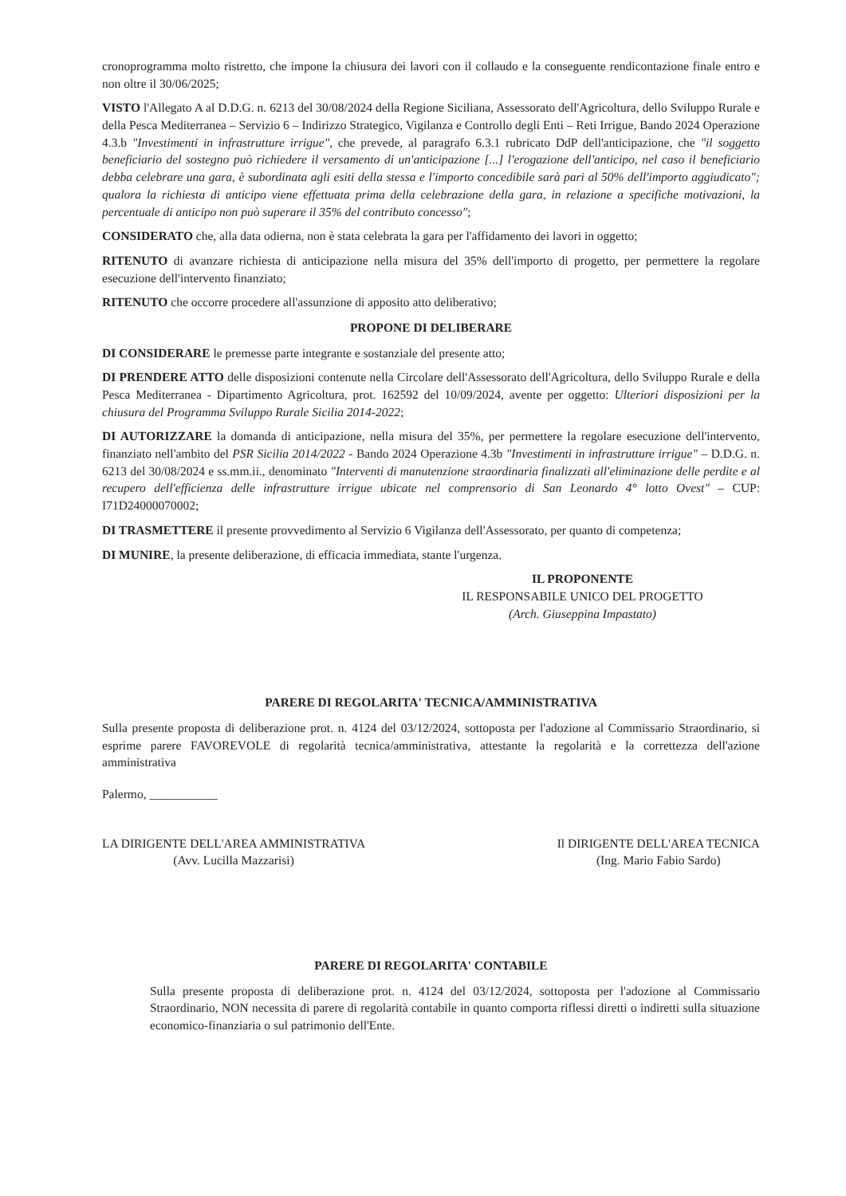cronoprogramma molto ristretto, che impone la chiusura dei lavori con il collaudo e la conseguente rendicontazione finale entro e non oltre il 30/06/2025;
VISTO l'Allegato A al D.D.G. n. 6213 del 30/08/2024 della Regione Siciliana, Assessorato dell'Agricoltura, dello Sviluppo Rurale e della Pesca Mediterranea – Servizio 6 – Indirizzo Strategico, Vigilanza e Controllo degli Enti – Reti Irrigue, Bando 2024 Operazione 4.3.b "Investimenti in infrastrutture irrigue", che prevede, al paragrafo 6.3.1 rubricato DdP dell'anticipazione, che "il soggetto beneficiario del sostegno può richiedere il versamento di un'anticipazione [...] l'erogazione dell'anticipo, nel caso il beneficiario debba celebrare una gara, è subordinata agli esiti della stessa e l'importo concedibile sarà pari al 50% dell'importo aggiudicato"; qualora la richiesta di anticipo viene effettuata prima della celebrazione della gara, in relazione a specifiche motivazioni, la percentuale di anticipo non può superare il 35% del contributo concesso";
CONSIDERATO che, alla data odierna, non è stata celebrata la gara per l'affidamento dei lavori in oggetto;
RITENUTO di avanzare richiesta di anticipazione nella misura del 35% dell'importo di progetto, per permettere la regolare esecuzione dell'intervento finanziato;
RITENUTO che occorre procedere all'assunzione di apposito atto deliberativo;
PROPONE DI DELIBERARE
DI CONSIDERARE le premesse parte integrante e sostanziale del presente atto;
DI PRENDERE ATTO delle disposizioni contenute nella Circolare dell'Assessorato dell'Agricoltura, dello Sviluppo Rurale e della Pesca Mediterranea - Dipartimento Agricoltura, prot. 162592 del 10/09/2024, avente per oggetto: Ulteriori disposizioni per la chiusura del Programma Sviluppo Rurale Sicilia 2014-2022;
DI AUTORIZZARE la domanda di anticipazione, nella misura del 35%, per permettere la regolare esecuzione dell'intervento, finanziato nell'ambito del PSR Sicilia 2014/2022 - Bando 2024 Operazione 4.3b "Investimenti in infrastrutture irrigue" – D.D.G. n. 6213 del 30/08/2024 e ss.mm.ii., denominato "Interventi di manutenzione straordinaria finalizzati all'eliminazione delle perdite e al recupero dell'efficienza delle infrastrutture irrigue ubicate nel comprensorio di San Leonardo 4° lotto Ovest" – CUP: I71D24000070002;
DI TRASMETTERE il presente provvedimento al Servizio 6 Vigilanza dell'Assessorato, per quanto di competenza;
DI MUNIRE, la presente deliberazione, di efficacia immediata, stante l'urgenza.
IL PROPONENTE
IL RESPONSABILE UNICO DEL PROGETTO
(Arch. Giuseppina Impastato)
PARERE DI REGOLARITA' TECNICA/AMMINISTRATIVA
Sulla presente proposta di deliberazione prot. n. 4124 del 03/12/2024, sottoposta per l'adozione al Commissario Straordinario, si esprime parere FAVOREVOLE di regolarità tecnica/amministrativa, attestante la regolarità e la correttezza dell'azione amministrativa
Palermo, ___________
LA DIRIGENTE DELL'AREA AMMINISTRATIVA
(Avv. Lucilla Mazzarisi)
Il DIRIGENTE DELL'AREA TECNICA
(Ing. Mario Fabio Sardo)
PARERE DI REGOLARITA' CONTABILE
Sulla presente proposta di deliberazione prot. n. 4124 del 03/12/2024, sottoposta per l'adozione al Commissario Straordinario, NON necessita di parere di regolarità contabile in quanto comporta riflessi diretti o indiretti sulla situazione economico-finanziaria o sul patrimonio dell'Ente.